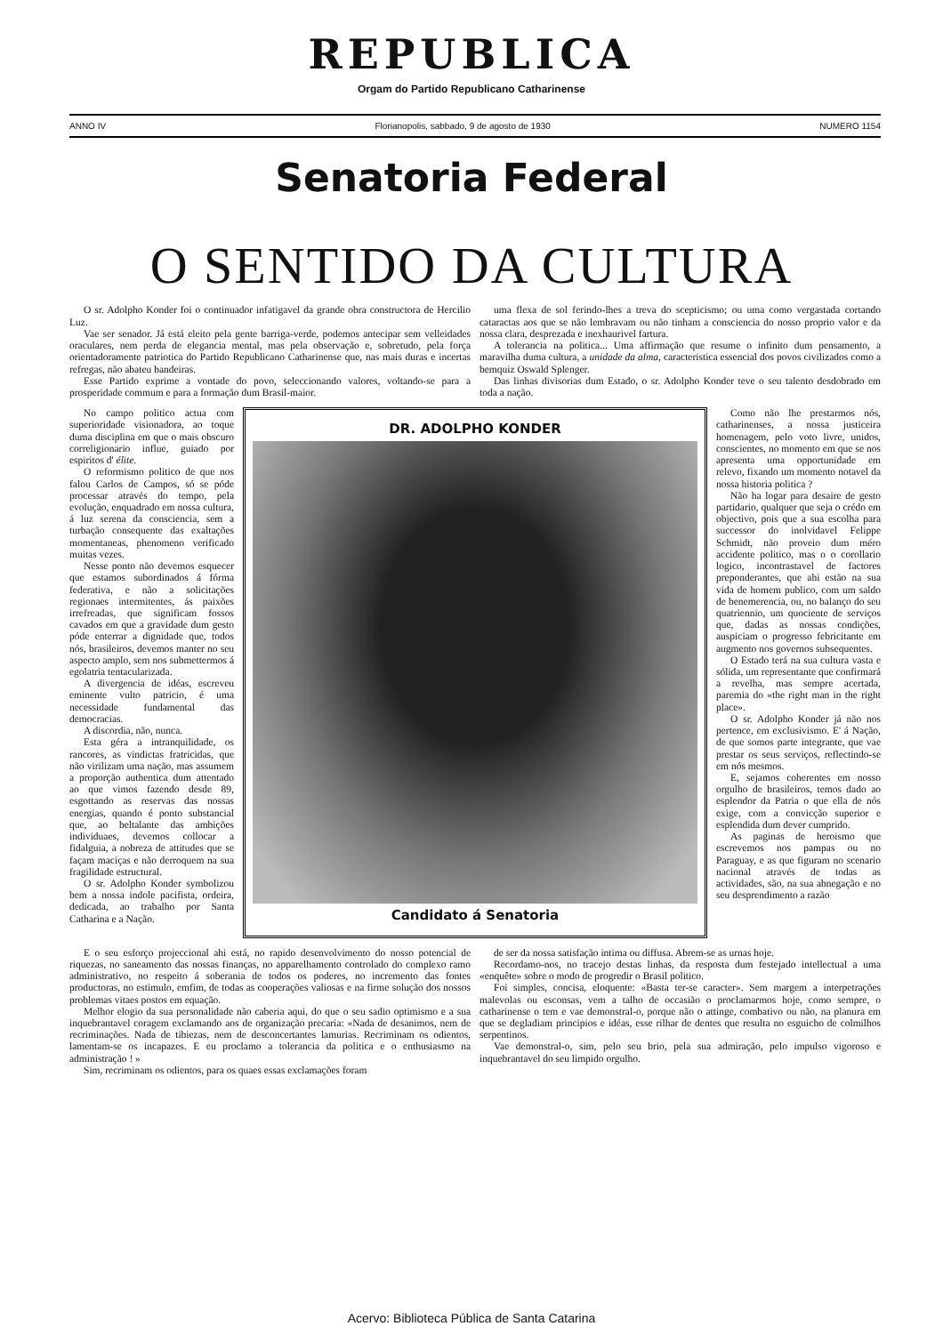REPUBLICA
Orgam do Partido Republicano Catharinense
ANNO IV Florianopolis, sabbado, 9 de agosto de 1930 NUMERO 1154
Senatoria Federal
O SENTIDO DA CULTURA
O sr. Adolpho Konder foi o continuador infatigavel da grande obra constructora de Hercilio Luz.
Vae ser senador. Já está eleito pela gente barriga-verde, podemos antecipar sem velleidades oraculares, nem perda de elegancia mental, mas pela observação e, sobretudo, pela força orientadoramente patriotica do Partido Republicano Catharinense que, nas mais duras e incertas refregas, não abateu bandeiras.
Esse Partido exprime a vontade do povo, seleccionando valores, voltando-se para a prosperidade commum e para a formação dum Brasil-maior.
uma flexa de sol ferindo-lhes a treva do scepticismo; ou uma como vergastada cortando cataractas aos que se não lembravam ou não tinham a consciencia do nosso proprio valor e da nossa clara, desprezada e inexhaurivel fartura.
A tolerancia na politica... Uma affirmação que resume o infinito dum pensamento, a maravilha duma cultura, a unidade da alma, caracteristica essencial dos povos civilizados como a bemquiz Oswald Splenger.
Das linhas divisorias dum Estado, o sr. Adolpho Konder teve o seu talento desdobrado em toda a nação.
No campo politico actua com superioridade visionadora, ao toque duma disciplina em que o mais obscuro correligionario influe, guiado por espiritos d' élite.
O reformismo politico de que nos falou Carlos de Campos, só se póde processar através do tempo, pela evolução, enquadrado em nossa cultura, á luz serena da consciencia, sem a turbação consequente das exaltações momentaneas, phenomeno verificado muitas vezes.
Nesse ponto não devemos esquecer que estamos subordinados á fórma federativa, e não a solicitações regionaes intermitentes, ás paixões irrefreadas, que significam fossos cavados em que a gravidade dum gesto póde enterrar a dignidade que, todos nós, brasileiros, devemos manter no seu aspecto amplo, sem nos submettermos á egolatria tentacularizada.
A divergencia de idéas, escreveu eminente vulto patricio, é uma necessidade fundamental das democracias.
A discordia, não, nunca.
Esta géra a intranquilidade, os rancores, as vindictas fratricidas, que não virilizam uma nação, mas assumem a proporção authentica dum attentado ao que vimos fazendo desde 89, esgottando as reservas das nossas energias, quando é ponto substancial que, ao beltalante das ambições individuaes, devemos collocar a fidalguia, a nobreza de attitudes que se façam maciças e não derroquem na sua fragilidade estructural.
O sr. Adolpho Konder symbolizou bem a nossa indole pacifista, ordeira, dedicada, ao trabalho por Santa Catharina e a Nação.
DR. ADOLPHO KONDER
Candidato á Senatoria
Como não lhe prestarmos nós, catharinenses, a nossa justiceira homenagem, pelo voto livre, unidos, conscientes, no momento em que se nos apresenta uma opportunidade em relevo, fixando um momento notavel da nossa historia politica ?
Não ha logar para desaire de gesto partidario, qualquer que seja o crédo em objectivo, pois que a sua escolha para successor do inolvidavel Felippe Schmidt, não proveio dum méro accidente politico, mas o o corollario logico, incontrastavel de factores preponderantes, que ahi estão na sua vida de homem publico, com um saldo de benemerencia, ou, no balanço do seu quatriennio, um quociente de serviços que, dadas as nossas condições, auspiciam o progresso febricitante em augmento nos governos subsequentes.
O Estado terá na sua cultura vasta e sólida, um representante que confirmará a revelha, mas sempre acertada, paremia do «the right man in the right place».
O sr. Adolpho Konder já não nos pertence, em exclusivismo. E' á Nação, de que somos parte integrante, que vae prestar os seus serviços, reflectindo-se em nós mesmos.
E, sejamos coherentes em nosso orgulho de brasileiros, temos dado ao esplendor da Patria o que ella de nós exige, com a convicção superior e esplendida dum dever cumprido.
As paginas de heroismo que escrevemos nos pampas ou no Paraguay, e as que figuram no scenario nacional através de todas as actividades, são, na sua abnegação e no seu desprendimento a razão
E o seu esforço projeccional ahi está, no rapido desenvolvimento do nosso potencial de riquezas, no saneamento das nossas finanças, no apparelhamento controlado do complexo ramo administrativo, no respeito á soberania de todos os poderes, no incremento das fontes productoras, no estimulo, emfim, de todas as cooperações valiosas e na firme solução dos nossos problemas vitaes postos em equação.
Melhor elogio da sua personalidade não caberia aqui, do que o seu sadio optimismo e a sua inquebrantavel coragem exclamando aos de organização precaria: «Nada de desanimos, nem de recriminações. Nada de tibiezas, nem de desconcertantes lamurias. Recriminam os odientos, lamentam-se os incapazes. E eu proclamo a tolerancia da politica e o enthusiasmo na administração ! »
Sim, recriminam os odientos, para os quaes essas exclamações foram
de ser da nossa satisfação intima ou diffusa. Abrem-se as urnas hoje.
Recordamo-nos, no tracejo destas linhas, da resposta dum festejado intellectual a uma «enquête» sobre o modo de progredir o Brasil politico.
Foi simples, concisa, eloquente: «Basta ter-se caracter». Sem margem a interpetrações malevolas ou esconsas, vem a talho de occasião o proclamarmos hoje, como sempre, o catharinense o tem e vae demonstral-o, porque não o attinge, combativo ou não, na planura em que se degladiam principios e idéas, esse rilhar de dentes que resulta no esguicho de colmilhos serpentinos.
Vae demonstral-o, sim, pelo seu brio, pela sua admiração, pelo impulso vigoroso e inquebrantavel do seu limpido orgulho.
Acervo: Biblioteca Pública de Santa Catarina